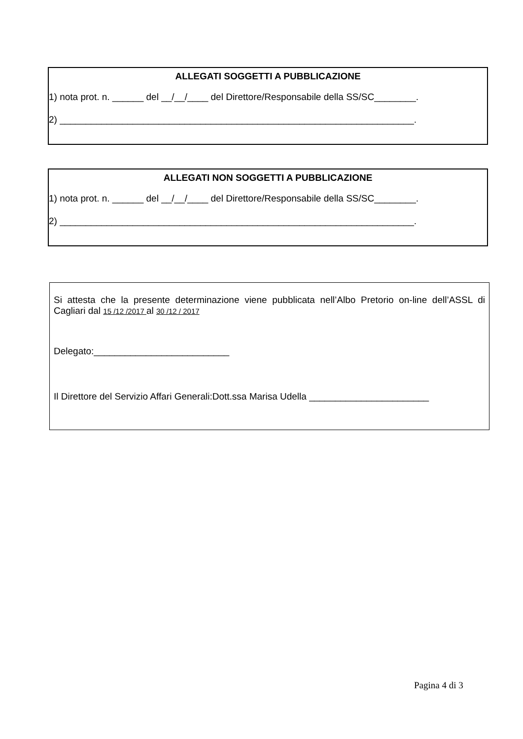ALLEGATI SOGGETTI A PUBBLICAZIONE
1) nota prot. n. ______ del __/__/____ del Direttore/Responsabile della SS/SC________.
2) ____________________________________________________________________.
ALLEGATI NON SOGGETTI A PUBBLICAZIONE
1) nota prot. n. ______ del __/__/____ del Direttore/Responsabile della SS/SC________.
2) ____________________________________________________________________.
Si attesta che la presente determinazione viene pubblicata nell’Albo Pretorio on-line dell’ASSL di Cagliari dal 15 /12 /2017 al 30 /12 / 2017
Delegato:__________________________
Il Direttore del Servizio Affari Generali:Dott.ssa Marisa Udella _______________________
Pagina 4 di 3